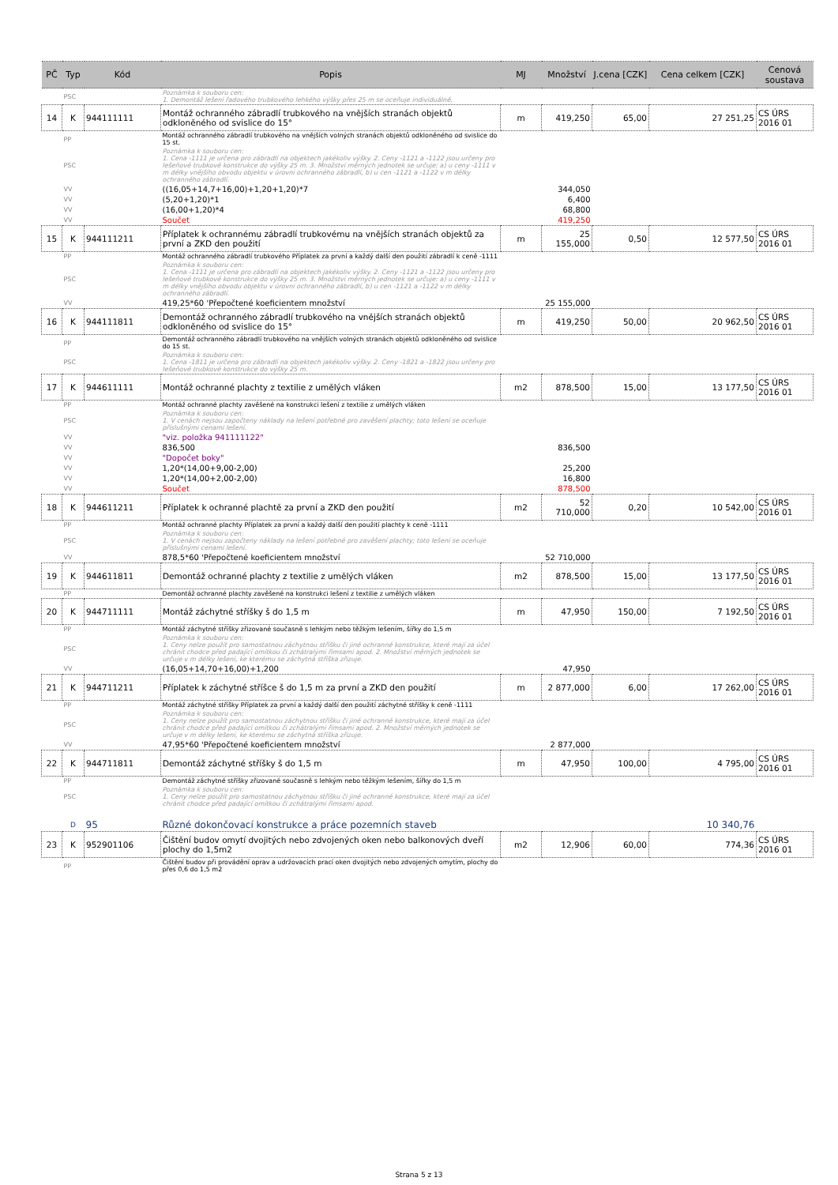| PČ | Typ | Kód | Popis | MJ | Množství | J.cena [CZK] | Cena celkem [CZK] | Cenová soustava |
| --- | --- | --- | --- | --- | --- | --- | --- | --- |
| | PSC | | Poznámka k souboru cen: 1. Demontáž lešení řadového trubkového lehkého výšky přes 25 m se oceňuje individuálně. | | | | | |
| 14 | K | 944111111 | Montáž ochranného zábradlí trubkového na vnějších stranách objektů odkloněného od svislice do 15° | m | 419,250 | 65,00 | 27 251,25 | CS ÚRS 2016 01 |
| | PP | | Montáž ochranného zábradlí trubkového na vnějších volných stranách objektů odkloněného od svislice do 15 st. | | | | | |
| | PSC | | Poznámka k souboru cen: 1. Cena -1111 je určena pro zábradlí na objektech jakékoliv výšky. 2. Ceny -1121 a -1122 jsou určeny pro lešeňové trubkové konstrukce do výšky 25 m. 3. Množství měrných jednotek se určuje: a) u ceny -1111 v m délky vnějšího obvodu objektu v úrovni ochranného zábradlí, b) u cen -1121 a -1122 v m délky ochranného zábradlí. | | | | | |
| | VV | | ((16,05+14,7+16,00)+1,20+1,20)*7 | | 344,050 | | | |
| | VV | | (5,20+1,20)*1 | | 6,400 | | | |
| | VV | | (16,00+1,20)*4 | | 68,800 | | | |
| | VV | | Součet | | 419,250 | | | |
| 15 | K | 944111211 | Příplatek k ochrannému zábradlí trubkovému na vnějších stranách objektů za první a ZKD den použití | m | 25 155,000 | 0,50 | 12 577,50 | CS ÚRS 2016 01 |
| | PP | | Montáž ochranného zábradlí trubkového Příplatek za první a každý další den použití zábradlí k ceně -1111 | | | | | |
| | PSC | | Poznámka k souboru cen: 1. Cena -1111 je určena pro zábradlí na objektech jakékoliv výšky. 2. Ceny -1121 a -1122 jsou určeny pro lešeňové trubkové konstrukce do výšky 25 m. 3. Množství měrných jednotek se určuje: a) u ceny -1111 v m délky vnějšího obvodu objektu v úrovni ochranného zábradlí, b) u cen -1121 a -1122 v m délky ochranného zábradlí. | | | | | |
| | VV | | 419,25*60 'Přepočtené koeficientem množství | | 25 155,000 | | | |
| 16 | K | 944111811 | Demontáž ochranného zábradlí trubkového na vnějších stranách objektů odkloněného od svislice do 15° | m | 419,250 | 50,00 | 20 962,50 | CS ÚRS 2016 01 |
| | PP | | Demontáž ochranného zábradlí trubkového na vnějších volných stranách objektů odkloněného od svislice do 15 st. | | | | | |
| | PSC | | Poznámka k souboru cen: 1. Cena -1811 je určena pro zábradlí na objektech jakékoliv výšky. 2. Ceny -1821 a -1822 jsou určeny pro lešeňové trubkové konstrukce do výšky 25 m. | | | | | |
| 17 | K | 944611111 | Montáž ochranné plachty z textilie z umělých vláken | m2 | 878,500 | 15,00 | 13 177,50 | CS ÚRS 2016 01 |
| | PP | | Montáž ochranné plachty zavěšené na konstrukci lešení z textilie z umělých vláken | | | | | |
| | PSC | | Poznámka k souboru cen: 1. V cenách nejsou započteny náklady na lešení potřebné pro zavěšení plachty; toto lešení se oceňuje příslušnými cenami lešení. | | | | | |
| | VV | | "viz. položka 941111122" | | | | | |
| | VV | | 836,500 | | 836,500 | | | |
| | VV | | "Dopočet boky" | | | | | |
| | VV | | 1,20*(14,00+9,00-2,00) | | 25,200 | | | |
| | VV | | 1,20*(14,00+2,00-2,00) | | 16,800 | | | |
| | VV | | Součet | | 878,500 | | | |
| 18 | K | 944611211 | Příplatek k ochranné plachtě za první a ZKD den použití | m2 | 52 710,000 | 0,20 | 10 542,00 | CS ÚRS 2016 01 |
| | PP | | Montáž ochranné plachty Příplatek za první a každý další den použití plachty k ceně -1111 | | | | | |
| | PSC | | Poznámka k souboru cen: 1. V cenách nejsou započteny náklady na lešení potřebné pro zavěšení plachty; toto lešení se oceňuje příslušnými cenami lešení. | | | | | |
| | VV | | 878,5*60 'Přepočtené koeficientem množství | | 52 710,000 | | | |
| 19 | K | 944611811 | Demontáž ochranné plachty z textilie z umělých vláken | m2 | 878,500 | 15,00 | 13 177,50 | CS ÚRS 2016 01 |
| | PP | | Demontáž ochranné plachty zavěšené na konstrukci lešení z textilie z umělých vláken | | | | | |
| 20 | K | 944711111 | Montáž záchytné stříšky š do 1,5 m | m | 47,950 | 150,00 | 7 192,50 | CS ÚRS 2016 01 |
| | PP | | Montáž záchytné stříšky zřizované současně s lehkým nebo těžkým lešením, šířky do 1,5 m | | | | | |
| | PSC | | Poznámka k souboru cen: 1. Ceny nelze použít pro samostatnou záchytnou stříšku či jiné ochranné konstrukce, které mají za účel chránit chodce před padající omítkou či zchátralými římsami apod. 2. Množství měrných jednotek se určuje v m délky lešení, ke kterému se záchytná stříška zřizuje. | | | | | |
| | VV | | (16,05+14,70+16,00)+1,200 | | 47,950 | | | |
| 21 | K | 944711211 | Příplatek k záchytné stříšce š do 1,5 m za první a ZKD den použití | m | 2 877,000 | 6,00 | 17 262,00 | CS ÚRS 2016 01 |
| | PP | | Montáž záchytné stříšky Příplatek za první a každý další den použití záchytné stříšky k ceně -1111 | | | | | |
| | PSC | | Poznámka k souboru cen: 1. Ceny nelze použít pro samostatnou záchytnou stříšku či jiné ochranné konstrukce, které mají za účel chránit chodce před padající omítkou či zchátralými římsami apod. 2. Množství měrných jednotek se určuje v m délky lešení, ke kterému se záchytná stříška zřizuje. | | | | | |
| | VV | | 47,95*60 'Přepočtené koeficientem množství | | 2 877,000 | | | |
| 22 | K | 944711811 | Demontáž záchytné stříšky š do 1,5 m | m | 47,950 | 100,00 | 4 795,00 | CS ÚRS 2016 01 |
| | PP | | Demontáž záchytné stříšky zřizované současně s lehkým nebo těžkým lešením, šířky do 1,5 m | | | | | |
| | PSC | | Poznámka k souboru cen: 1. Ceny nelze použít pro samostatnou záchytnou stříšku či jiné ochranné konstrukce, které mají za účel chránit chodce před padající omítkou či zchátralými římsami apod. | | | | | |
| | D | 95 | Různé dokončovací konstrukce a práce pozemních staveb | | | | 10 340,76 | |
| 23 | K | 952901106 | Čištění budov omytí dvojitých nebo zdvojených oken nebo balkonových dveří plochy do 1,5m2 | m2 | 12,906 | 60,00 | 774,36 | CS ÚRS 2016 01 |
| | PP | | Čištění budov při provádění oprav a udržovacích prací oken dvojitých nebo zdvojených omytím, plochy do přes 0,6 do 1,5 m2 | | | | | |
Strana 5 z 13